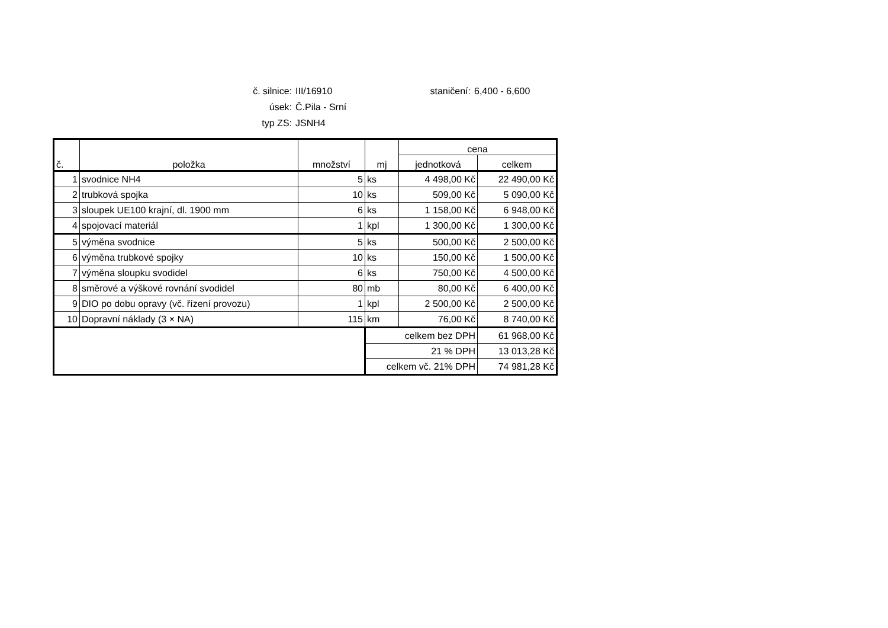| č. silnice: | III/16910 | staničení: | 6,400 - 6,600 |
| úsek: | Č.Pila - Srní | | |
| typ ZS: | JSNH4 | | |
| č. | položka | množství | mj | cena | |
| --- | --- | --- | --- | --- | --- |
| | | | | jednotková | celkem |
| 1 | svodnice NH4 | 5 | ks | 4 498,00 Kč | 22 490,00 Kč |
| 2 | trubková spojka | 10 | ks | 509,00 Kč | 5 090,00 Kč |
| 3 | sloupek UE100 krajní, dl. 1900 mm | 6 | ks | 1 158,00 Kč | 6 948,00 Kč |
| 4 | spojovací materiál | 1 | kpl | 1 300,00 Kč | 1 300,00 Kč |
| 5 | výměna svodnice | 5 | ks | 500,00 Kč | 2 500,00 Kč |
| 6 | výměna trubkové spojky | 10 | ks | 150,00 Kč | 1 500,00 Kč |
| 7 | výměna sloupku svodidel | 6 | ks | 750,00 Kč | 4 500,00 Kč |
| 8 | směrové a výškové rovnání svodidel | 80 | mb | 80,00 Kč | 6 400,00 Kč |
| 9 | DIO po dobu opravy (vč. řízení provozu) | 1 | kpl | 2 500,00 Kč | 2 500,00 Kč |
| 10 | Dopravní náklady (3 × NA) | 115 | km | 76,00 Kč | 8 740,00 Kč |
| | | | celkem bez DPH | | 61 968,00 Kč |
| | | | 21 % DPH | | 13 013,28 Kč |
| | | | celkem vč. 21% DPH | | 74 981,28 Kč |